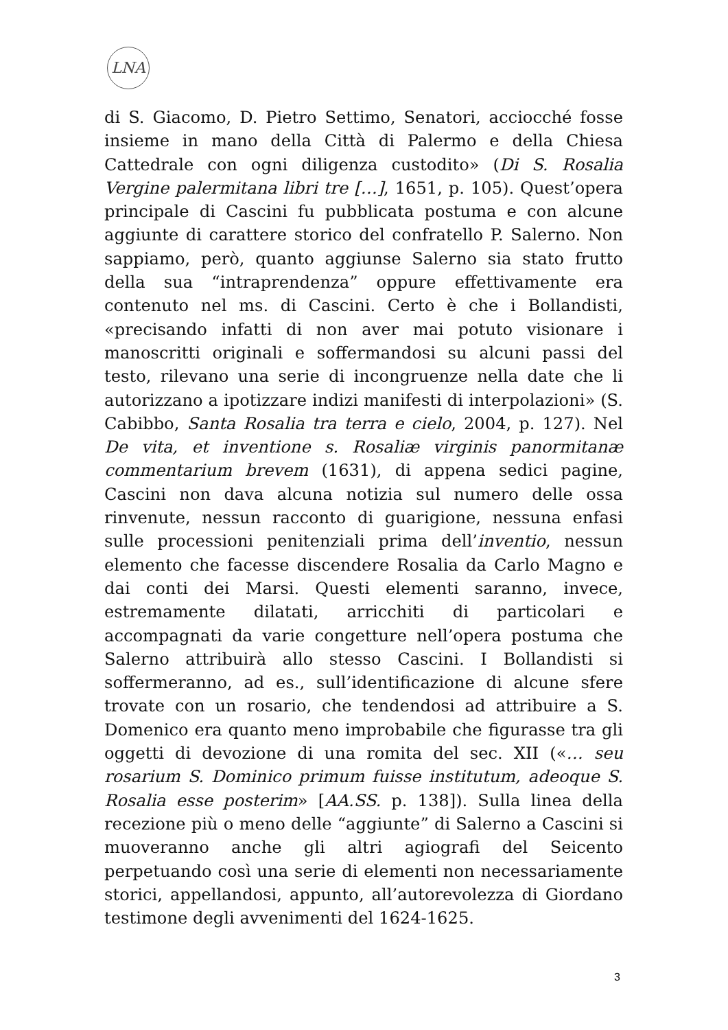LNA
di S. Giacomo, D. Pietro Settimo, Senatori, acciocché fosse insieme in mano della Città di Palermo e della Chiesa Cattedrale con ogni diligenza custodito» (Di S. Rosalia Vergine palermitana libri tre […], 1651, p. 105). Quest’opera principale di Cascini fu pubblicata postuma e con alcune aggiunte di carattere storico del confratello P. Salerno. Non sappiamo, però, quanto aggiunse Salerno sia stato frutto della sua “intraprendenza” oppure effettivamente era contenuto nel ms. di Cascini. Certo è che i Bollandisti, «precisando infatti di non aver mai potuto visionare i manoscritti originali e soffermandosi su alcuni passi del testo, rilevano una serie di incongruenze nella date che li autorizzano a ipotizzare indizi manifesti di interpolazioni» (S. Cabibbo, Santa Rosalia tra terra e cielo, 2004, p. 127). Nel De vita, et inventione s. Rosaliæ virginis panormitanæ commentarium brevem (1631), di appena sedici pagine, Cascini non dava alcuna notizia sul numero delle ossa rinvenute, nessun racconto di guarigione, nessuna enfasi sulle processioni penitenziali prima dell’inventio, nessun elemento che facesse discendere Rosalia da Carlo Magno e dai conti dei Marsi. Questi elementi saranno, invece, estremamente dilatati, arricchiti di particolari e accompagnati da varie congetture nell’opera postuma che Salerno attribuirà allo stesso Cascini. I Bollandisti si soffermeranno, ad es., sull’identificazione di alcune sfere trovate con un rosario, che tendendosi ad attribuire a S. Domenico era quanto meno improbabile che figurasse tra gli oggetti di devozione di una romita del sec. XII («… seu rosarium S. Dominico primum fuisse institutum, adeoque S. Rosalia esse posterim» [AA.SS. p. 138]). Sulla linea della recezione più o meno delle “aggiunte” di Salerno a Cascini si muoveranno anche gli altri agiografi del Seicento perpetuando così una serie di elementi non necessariamente storici, appellandosi, appunto, all’autorevolezza di Giordano testimone degli avvenimenti del 1624-1625.
3